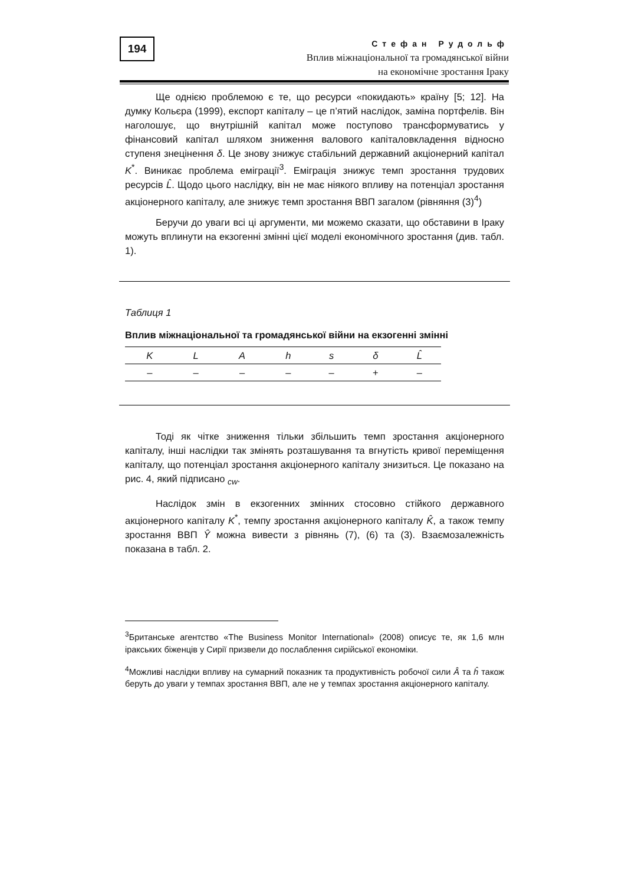194
Стефан Рудольф
Вплив міжнаціональної та громадянської війни
на економічне зростання Іраку
Ще однією проблемою є те, що ресурси «покидають» країну [5; 12]. На думку Кольєра (1999), експорт капіталу – це п’ятий наслідок, заміна портфелів. Він наголошує, що внутрішній капітал може поступово трансформуватись у фінансовий капітал шляхом зниження валового капіталовкладення відносно ступеня знецінення δ. Це знову знижує стабільний державний акціонерний капітал K<sup>*</sup>. Виникає проблема еміграції<sup>3</sup>. Еміграція знижує темп зростання трудових ресурсів L̂. Щодо цього наслідку, він не має ніякого впливу на потенціал зростання акціонерного капіталу, але знижує темп зростання ВВП загалом (рівняння (3)<sup>4</sup>)
Беручи до уваги всі ці аргументи, ми можемо сказати, що обставини в Іраку можуть вплинути на екзогенні змінні цієї моделі економічного зростання (див. табл. 1).
Таблиця 1
Вплив міжнаціональної та громадянської війни на екзогенні змінні
| K | L | A | h | s | δ | L̂ |
| --- | --- | --- | --- | --- | --- | --- |
| – | – | – | – | – | + | – |
Тоді як чітке зниження тільки збільшить темп зростання акціонерного капіталу, інші наслідки так змінять розташування та вгнутість кривої переміщення капіталу, що потенціал зростання акціонерного капіталу знизиться. Це показано на рис. 4, який підписано <sub>cw</sub>.
Наслідок змін в екзогенних змінних стосовно стійкого державного акціонерного капіталу K<sup>*</sup>, темпу зростання акціонерного капіталу K̂, а також темпу зростання ВВП Ŷ можна вивести з рівнянь (7), (6) та (3). Взаємозалежність показана в табл. 2.
<sup>3</sup> Британське агентство «The Business Monitor International» (2008) описує те, як 1,6 млн іракських біженців у Сирії призвели до послаблення сирійської економіки.
<sup>4</sup> Можливі наслідки впливу на сумарний показник та продуктивність робочої сили Â та ĥ також беруть до уваги у темпах зростання ВВП, але не у темпах зростання акціонерного капіталу.